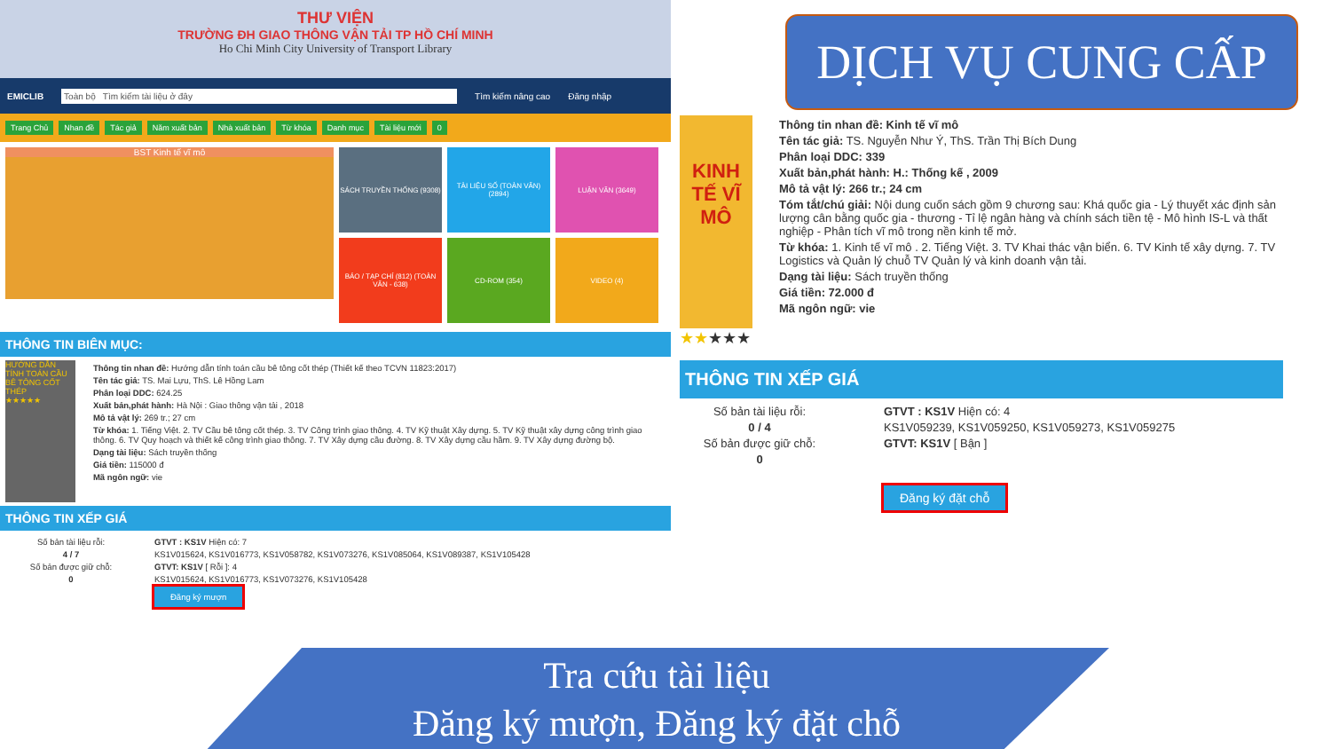THƯ VIỆN
TRƯỜNG ĐH GIAO THÔNG VẬN TẢI TP HỒ CHÍ MINH
Ho Chi Minh City University of Transport Library
EMICLIB
Toàn bộ Tìm kiếm tài liệu ở đây
Tìm kiếm nâng cao Đăng nhập
Trang Chủ Nhan đề Tác giả Năm xuất bản Nhà xuất bản Từ khóa Danh mục Tài liệu mới 0
BST Kinh tế vĩ mô
SÁCH TRUYỀN THỐNG (9308) TÀI LIỆU SỐ (TOÀN VĂN) (2894)
LUẬN VĂN (3649)
BÁO / TẠP CHÍ (812) (TOÀN VĂN - 638)
CD-ROM (354) VIDEO (4)
THÔNG TIN BIÊN MỤC:
HƯỚNG DẪN TÍNH TOÁN CẦU BÊ TÔNG CỐT THÉP
★★★★★
Thông tin nhan đề: Hướng dẫn tính toán cầu bê tông cốt thép (Thiết kế theo TCVN 11823:2017)
Tên tác giả: TS. Mai Lựu, ThS. Lê Hồng Lam
Phân loại DDC: 624.25
Xuất bản,phát hành: Hà Nội : Giao thông vận tải , 2018
Mô tả vật lý: 269 tr.; 27 cm
Từ khóa: 1. Tiếng Việt. 2. TV Cầu bê tông cốt thép. 3. TV Công trình giao thông. 4. TV Kỹ thuật Xây dựng. 5. TV Kỹ thuật xây dựng công trình giao thông. 6. TV Quy hoạch và thiết kế công trình giao thông. 7. TV Xây dựng cầu đường. 8. TV Xây dựng cầu hầm. 9. TV Xây dựng đường bộ.
Dạng tài liệu: Sách truyền thống
Giá tiền: 115000 đ
Mã ngôn ngữ: vie
THÔNG TIN XẾP GIÁ
Số bản tài liệu rỗi:
4 / 7
Số bản được giữ chỗ:
0
GTVT : KS1V Hiện có: 7
KS1V015624, KS1V016773, KS1V058782, KS1V073276, KS1V085064, KS1V089387, KS1V105428
GTVT: KS1V [ Rỗi ]: 4
KS1V015624, KS1V016773, KS1V073276, KS1V105428
Đăng ký mượn
DỊCH VỤ CUNG CẤP
KINH TẾ VĨ MÔ
★★★★★
Thông tin nhan đề: Kinh tế vĩ mô
Tên tác giả: TS. Nguyễn Như Ý, ThS. Trần Thị Bích Dung
Phân loại DDC: 339
Xuất bản,phát hành: H.: Thống kế , 2009
Mô tả vật lý: 266 tr.; 24 cm
Tóm tắt/chú giải: Nội dung cuốn sách gồm 9 chương sau: Khá quốc gia - Lý thuyết xác định sản lượng cân bằng quốc gia - thương - Tỉ lệ ngân hàng và chính sách tiền tệ - Mô hình IS-L và thất nghiệp - Phân tích vĩ mô trong nền kinh tế mở.
Từ khóa: 1. Kinh tế vĩ mô . 2. Tiếng Việt. 3. TV Khai thác vận biển. 6. TV Kinh tế xây dựng. 7. TV Logistics và Quản lý chuỗ TV Quản lý và kinh doanh vận tải.
Dạng tài liệu: Sách truyền thống
Giá tiền: 72.000 đ
Mã ngôn ngữ: vie
THÔNG TIN XẾP GIÁ
Số bản tài liệu rỗi:
0 / 4
Số bản được giữ chỗ:
0
GTVT : KS1V Hiện có: 4
KS1V059239, KS1V059250, KS1V059273, KS1V059275
GTVT: KS1V [ Bận ]
Đăng ký đặt chỗ
Tra cứu tài liệu
Đăng ký mượn, Đăng ký đặt chỗ